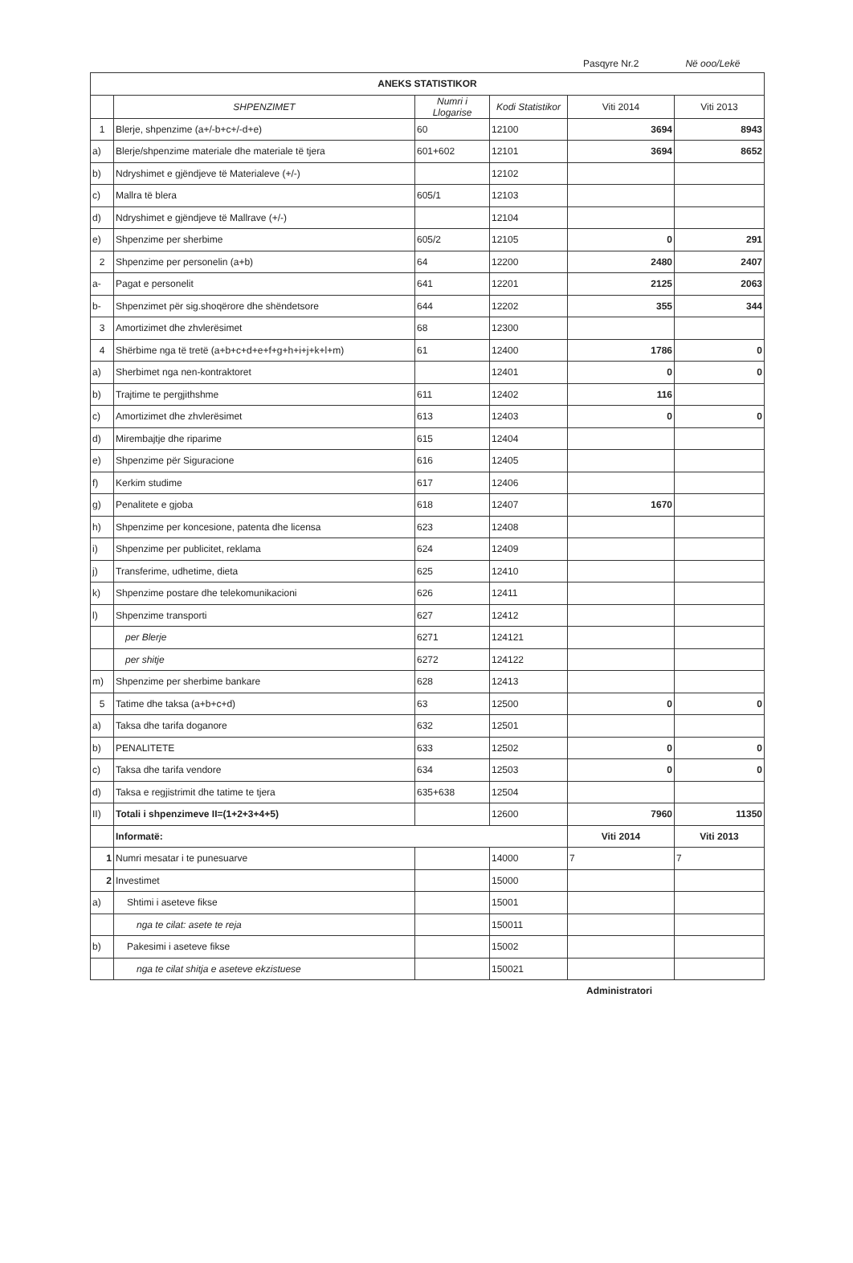Pasqyre Nr.2 Në ooo/Lekë
| ANEKS STATISTIKOR | | | | | |
| --- | --- | --- | --- | --- | --- |
| | SHPENZIMET | Numri i Llogarise | Kodi Statistikor | Viti 2014 | Viti 2013 |
| 1 | Blerje, shpenzime (a+/-b+c+/-d+e) | 60 | 12100 | 3694 | 8943 |
| a) | Blerje/shpenzime materiale dhe materiale të tjera | 601+602 | 12101 | 3694 | 8652 |
| b) | Ndryshimet e gjëndjeve të Materialeve (+/-) | | 12102 | | |
| c) | Mallra të blera | 605/1 | 12103 | | |
| d) | Ndryshimet e gjëndjeve të Mallrave (+/-) | | 12104 | | |
| e) | Shpenzime per sherbime | 605/2 | 12105 | 0 | 291 |
| 2 | Shpenzime per personelin (a+b) | 64 | 12200 | 2480 | 2407 |
| a- | Pagat e personelit | 641 | 12201 | 2125 | 2063 |
| b- | Shpenzimet për sig.shoqërore dhe shëndetsore | 644 | 12202 | 355 | 344 |
| 3 | Amortizimet dhe zhvlerësimet | 68 | 12300 | | |
| 4 | Shërbime nga të tretë (a+b+c+d+e+f+g+h+i+j+k+l+m) | 61 | 12400 | 1786 | 0 |
| a) | Sherbimet nga nen-kontraktoret | | 12401 | 0 | 0 |
| b) | Trajtime te pergjithshme | 611 | 12402 | 116 | |
| c) | Amortizimet dhe zhvlerësimet | 613 | 12403 | 0 | 0 |
| d) | Mirembajtje dhe riparime | 615 | 12404 | | |
| e) | Shpenzime për Siguracione | 616 | 12405 | | |
| f) | Kerkim studime | 617 | 12406 | | |
| g) | Penalitete e gjoba | 618 | 12407 | 1670 | |
| h) | Shpenzime per koncesione, patenta dhe licensa | 623 | 12408 | | |
| i) | Shpenzime per publicitet, reklama | 624 | 12409 | | |
| j) | Transferime, udhetime, dieta | 625 | 12410 | | |
| k) | Shpenzime postare dhe telekomunikacioni | 626 | 12411 | | |
| l) | Shpenzime transporti | 627 | 12412 | | |
| | per Blerje | 6271 | 124121 | | |
| | per shitje | 6272 | 124122 | | |
| m) | Shpenzime per sherbime bankare | 628 | 12413 | | |
| 5 | Tatime dhe taksa (a+b+c+d) | 63 | 12500 | 0 | 0 |
| a) | Taksa dhe tarifa doganore | 632 | 12501 | | |
| b) | PENALITETE | 633 | 12502 | 0 | 0 |
| c) | Taksa dhe tarifa vendore | 634 | 12503 | 0 | 0 |
| d) | Taksa e regjistrimit dhe tatime te tjera | 635+638 | 12504 | | |
| II) | Totali i shpenzimeve II=(1+2+3+4+5) | | 12600 | 7960 | 11350 |
| | Informatë: | | | Viti 2014 | Viti 2013 |
| 1 | Numri mesatar i te punesuarve | | 14000 | 7 | 7 |
| 2 | Investimet | | 15000 | | |
| a) | Shtimi i aseteve fikse | | 15001 | | |
| | nga te cilat: asete te reja | | 150011 | | |
| b) | Pakesimi i aseteve fikse | | 15002 | | |
| | nga te cilat shitja e aseteve ekzistuese | | 150021 | | |
Administratori